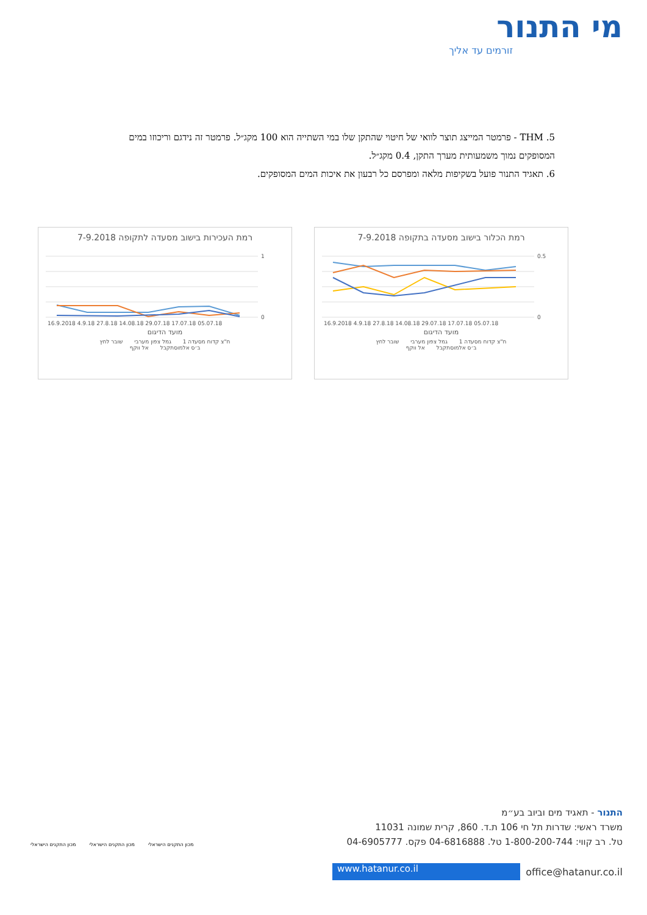מי התנור
זורמים עד אליך
5. THM - פרמטר המייצג תוצר לוואי של חיטוי שהתקן שלו במי השתייה הוא 100 מקג״ל. פרמטר זה נידגם וריכוזו במים המסופקים נמוך משמעותית מערך התקן, 0.4 מקג״ל.
6. תאגיד התנור פועל בשקיפות מלאה ומפרסם כל רבעון את איכות המים המסופקים.
רמת הכלור בישוב מסעדה בתקופה 7-9.2018
0.5
0
16.9.2018 4.9.18 27.8.18 14.08.18 29.07.18 17.07.18 05.07.18
מועד הדיגום
ח"צ קדוח מסעדה 1 גמל צפון מערבי שובר לחץ
ב׳ס אלמוסתקבל אל ווקף
רמת העכירות בישוב מסעדה לתקופה 7-9.2018
1
0
16.9.2018 4.9.18 27.8.18 14.08.18 29.07.18 17.07.18 05.07.18
מועד הדיגום
ח"צ קדוח מסעדה 1 גמל צפון מערבי שובר לחץ
ב׳ס אלמוסתקבל אל ווקף
התנור - תאגיד מים וביוב בע״מ
משרד ראשי: שדרות תל חי 106 ת.ד. 860, קרית שמונה 11031
טל. רב קווי: 1-800-200-744 טל. 04-6816888 פקס. 04-6905777
www.hatanur.co.il office@hatanur.co.il
מכון התקנים הישראלי מכון התקנים הישראלי מכון התקנים הישראלי